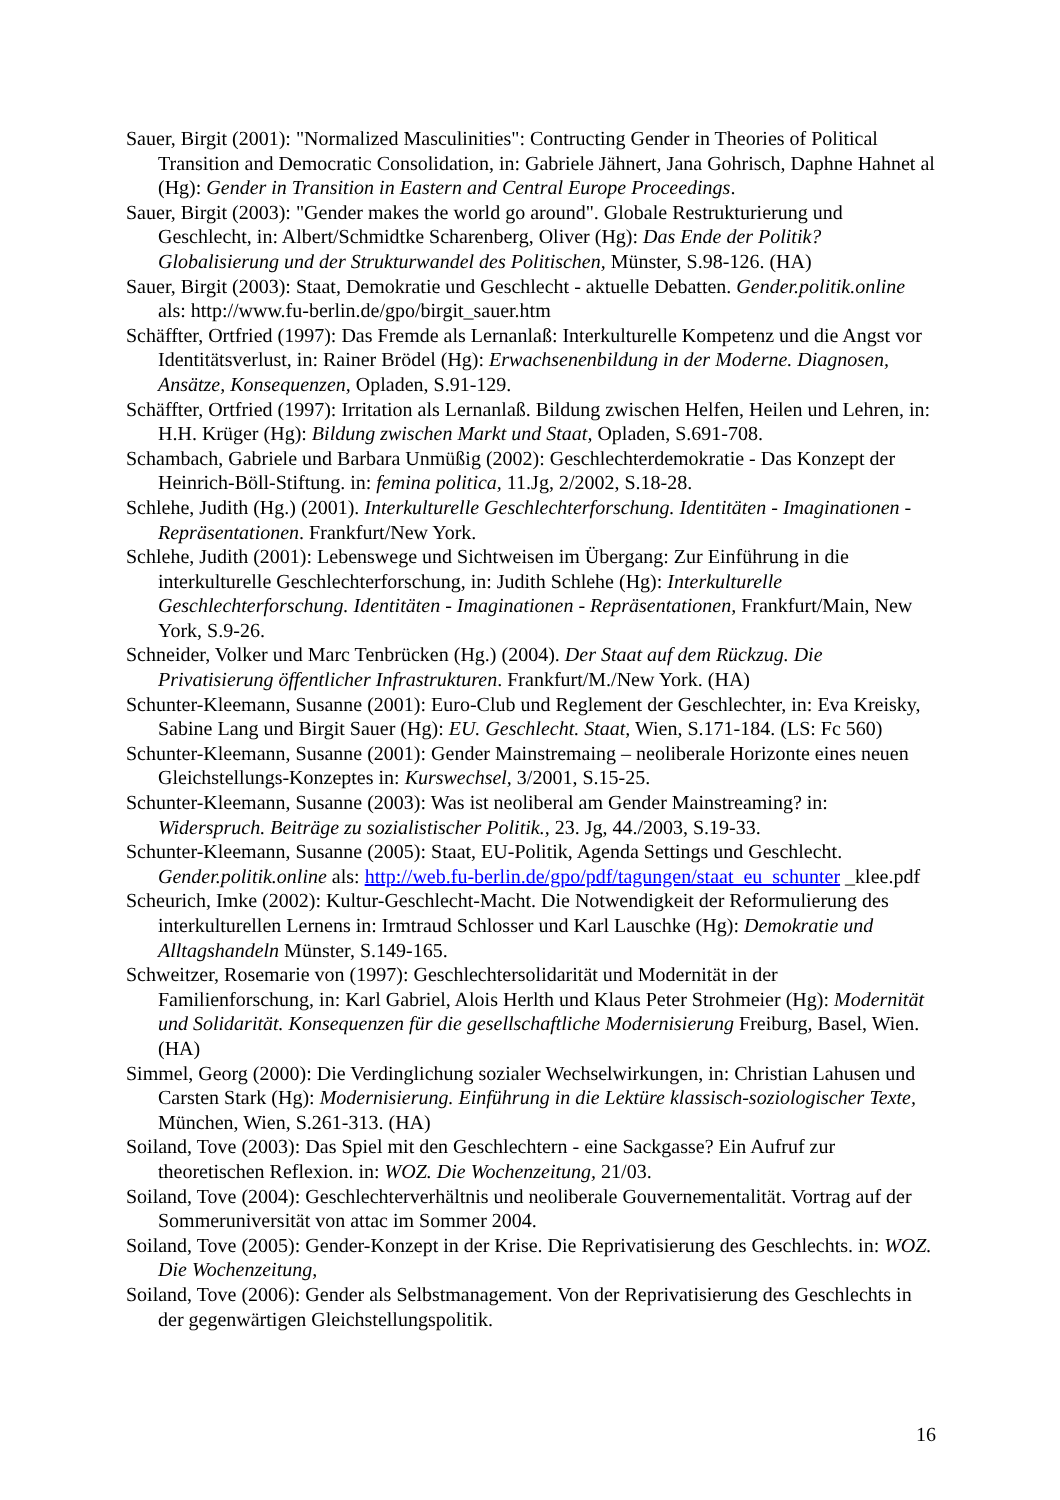Sauer, Birgit (2001): "Normalized Masculinities": Contructing Gender in Theories of Political Transition and Democratic Consolidation, in: Gabriele Jähnert, Jana Gohrisch, Daphne Hahnet al (Hg): Gender in Transition in Eastern and Central Europe Proceedings.
Sauer, Birgit (2003): "Gender makes the world go around". Globale Restrukturierung und Geschlecht, in: Albert/Schmidtke Scharenberg, Oliver (Hg): Das Ende der Politik? Globalisierung und der Strukturwandel des Politischen, Münster, S.98-126. (HA)
Sauer, Birgit (2003): Staat, Demokratie und Geschlecht - aktuelle Debatten. Gender.politik.online als: http://www.fu-berlin.de/gpo/birgit_sauer.htm
Schäffter, Ortfried (1997): Das Fremde als Lernanlaß: Interkulturelle Kompetenz und die Angst vor Identitätsverlust, in: Rainer Brödel (Hg): Erwachsenenbildung in der Moderne. Diagnosen, Ansätze, Konsequenzen, Opladen, S.91-129.
Schäffter, Ortfried (1997): Irritation als Lernanlaß. Bildung zwischen Helfen, Heilen und Lehren, in: H.H. Krüger (Hg): Bildung zwischen Markt und Staat, Opladen, S.691-708.
Schambach, Gabriele und Barbara Unmüßig (2002): Geschlechterdemokratie - Das Konzept der Heinrich-Böll-Stiftung. in: femina politica, 11.Jg, 2/2002, S.18-28.
Schlehe, Judith (Hg.) (2001). Interkulturelle Geschlechterforschung. Identitäten - Imaginationen - Repräsentationen. Frankfurt/New York.
Schlehe, Judith (2001): Lebenswege und Sichtweisen im Übergang: Zur Einführung in die interkulturelle Geschlechterforschung, in: Judith Schlehe (Hg): Interkulturelle Geschlechterforschung. Identitäten - Imaginationen - Repräsentationen, Frankfurt/Main, New York, S.9-26.
Schneider, Volker und Marc Tenbrücken (Hg.) (2004). Der Staat auf dem Rückzug. Die Privatisierung öffentlicher Infrastrukturen. Frankfurt/M./New York. (HA)
Schunter-Kleemann, Susanne (2001): Euro-Club und Reglement der Geschlechter, in: Eva Kreisky, Sabine Lang und Birgit Sauer (Hg): EU. Geschlecht. Staat, Wien, S.171-184. (LS: Fc 560)
Schunter-Kleemann, Susanne (2001): Gender Mainstremaing – neoliberale Horizonte eines neuen Gleichstellungs-Konzeptes in: Kurswechsel, 3/2001, S.15-25.
Schunter-Kleemann, Susanne (2003): Was ist neoliberal am Gender Mainstreaming? in: Widerspruch. Beiträge zu sozialistischer Politik., 23. Jg, 44./2003, S.19-33.
Schunter-Kleemann, Susanne (2005): Staat, EU-Politik, Agenda Settings und Geschlecht. Gender.politik.online als: http://web.fu-berlin.de/gpo/pdf/tagungen/staat_eu_schunter _klee.pdf
Scheurich, Imke (2002): Kultur-Geschlecht-Macht. Die Notwendigkeit der Reformulierung des interkulturellen Lernens in: Irmtraud Schlosser und Karl Lauschke (Hg): Demokratie und Alltagshandeln Münster, S.149-165.
Schweitzer, Rosemarie von (1997): Geschlechtersolidarität und Modernität in der Familienforschung, in: Karl Gabriel, Alois Herlth und Klaus Peter Strohmeier (Hg): Modernität und Solidarität. Konsequenzen für die gesellschaftliche Modernisierung Freiburg, Basel, Wien. (HA)
Simmel, Georg (2000): Die Verdinglichung sozialer Wechselwirkungen, in: Christian Lahusen und Carsten Stark (Hg): Modernisierung. Einführung in die Lektüre klassisch-soziologischer Texte, München, Wien, S.261-313. (HA)
Soiland, Tove (2003): Das Spiel mit den Geschlechtern - eine Sackgasse? Ein Aufruf zur theoretischen Reflexion. in: WOZ. Die Wochenzeitung, 21/03.
Soiland, Tove (2004): Geschlechterverhältnis und neoliberale Gouvernementalität. Vortrag auf der Sommeruniversität von attac im Sommer 2004.
Soiland, Tove (2005): Gender-Konzept in der Krise. Die Reprivatisierung des Geschlechts. in: WOZ. Die Wochenzeitung,
Soiland, Tove (2006): Gender als Selbstmanagement. Von der Reprivatisierung des Geschlechts in der gegenwärtigen Gleichstellungspolitik.
16